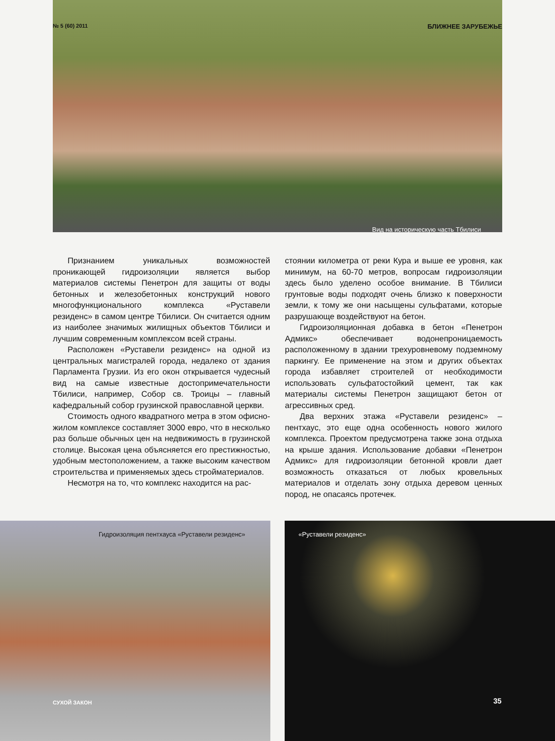№ 5 (60) 2011 БЛИЖНЕЕ ЗАРУБЕЖЬЕ
Вид на историческую часть Тбилиси
Признанием уникальных возможностей проникающей гидроизоляции является выбор материалов системы Пенетрон для защиты от воды бетонных и железобетонных конструкций нового многофункционального комплекса «Руставели резиденс» в самом центре Тбилиси. Он считается одним из наиболее значимых жилищных объектов Тбилиси и лучшим современным комплексом всей страны.
Расположен «Руставели резиденс» на одной из центральных магистралей города, недалеко от здания Парламента Грузии. Из его окон открывается чудесный вид на самые известные достопримечательности Тбилиси, например, Собор св. Троицы – главный кафедральный собор грузинской православной церкви.
Стоимость одного квадратного метра в этом офисно-жилом комплексе составляет 3000 евро, что в несколько раз больше обычных цен на недвижимость в грузинской столице. Высокая цена объясняется его престижностью, удобным местоположением, а также высоким качеством строительства и применяемых здесь стройматериалов.
Несмотря на то, что комплекс находится на рас-
стоянии километра от реки Кура и выше ее уровня, как минимум, на 60-70 метров, вопросам гидроизоляции здесь было уделено особое внимание. В Тбилиси грунтовые воды подходят очень близко к поверхности земли, к тому же они насыщены сульфатами, которые разрушающе воздействуют на бетон.
Гидроизоляционная добавка в бетон «Пенетрон Адмикс» обеспечивает водонепроницаемость расположенному в здании трехуровневому подземному паркингу. Ее применение на этом и других объектах города избавляет строителей от необходимости использовать сульфатостойкий цемент, так как материалы системы Пенетрон защищают бетон от агрессивных сред.
Два верхних этажа «Руставели резиденс» – пентхаус, это еще одна особенность нового жилого комплекса. Проектом предусмотрена также зона отдыха на крыше здания. Использование добавки «Пенетрон Адмикс» для гидроизоляции бетонной кровли дает возможность отказаться от любых кровельных материалов и отделать зону отдыха деревом ценных пород, не опасаясь протечек.
Гидроизоляция пентхауса «Руставели резиденс»
«Руставели резиденс»
СУХОЙ ЗАКОН 35